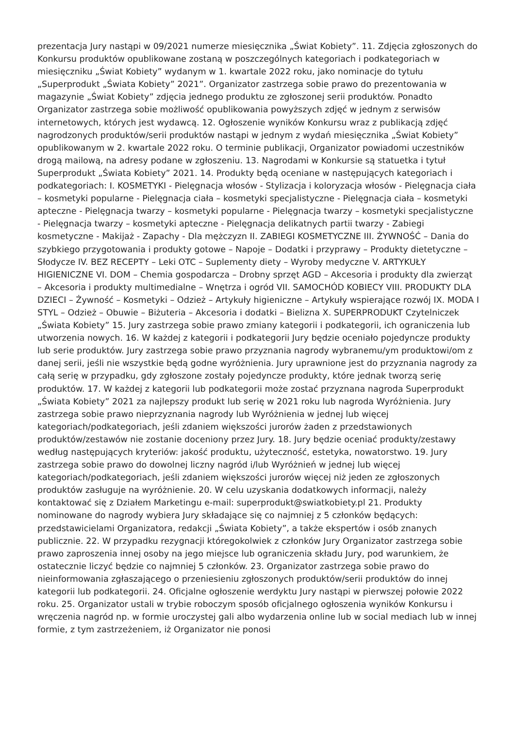prezentacja Jury nastąpi w 09/2021 numerze miesięcznika „Świat Kobiety”. 11. Zdjęcia zgłoszonych do Konkursu produktów opublikowane zostaną w poszczególnych kategoriach i podkategoriach w miesięczniku „Świat Kobiety” wydanym w 1. kwartale 2022 roku, jako nominacje do tytułu „Superprodukt „Świata Kobiety” 2021”. Organizator zastrzega sobie prawo do prezentowania w magazynie „Świat Kobiety” zdjęcia jednego produktu ze zgłoszonej serii produktów. Ponadto Organizator zastrzega sobie możliwość opublikowania powyższych zdjęć w jednym z serwisów internetowych, których jest wydawcą. 12. Ogłoszenie wyników Konkursu wraz z publikacją zdjęć nagrodzonych produktów/serii produktów nastąpi w jednym z wydań miesięcznika „Świat Kobiety” opublikowanym w 2. kwartale 2022 roku. O terminie publikacji, Organizator powiadomi uczestników drogą mailową, na adresy podane w zgłoszeniu. 13. Nagrodami w Konkursie są statuetka i tytuł Superprodukt „Świata Kobiety” 2021. 14. Produkty będą oceniane w następujących kategoriach i podkategoriach: I. KOSMETYKI - Pielęgnacja włosów - Stylizacja i koloryzacja włosów - Pielęgnacja ciała – kosmetyki popularne - Pielęgnacja ciała – kosmetyki specjalistyczne - Pielęgnacja ciała – kosmetyki apteczne - Pielęgnacja twarzy – kosmetyki popularne - Pielęgnacja twarzy – kosmetyki specjalistyczne - Pielęgnacja twarzy – kosmetyki apteczne - Pielęgnacja delikatnych partii twarzy - Zabiegi kosmetyczne - Makijaż - Zapachy - Dla mężczyzn II. ZABIEGI KOSMETYCZNE III. ŻYWNOŚĆ – Dania do szybkiego przygotowania i produkty gotowe – Napoje – Dodatki i przyprawy – Produkty dietetyczne – Słodycze IV. BEZ RECEPTY – Leki OTC – Suplementy diety – Wyroby medyczne V. ARTYKUŁY HIGIENICZNE VI. DOM – Chemia gospodarcza – Drobny sprzęt AGD – Akcesoria i produkty dla zwierząt – Akcesoria i produkty multimedialne – Wnętrza i ogród VII. SAMOCHÓD KOBIECY VIII. PRODUKTY DLA DZIECI – Żywność – Kosmetyki – Odzież – Artykuły higieniczne – Artykuły wspierające rozwój IX. MODA I STYL – Odzież – Obuwie – Biżuteria – Akcesoria i dodatki – Bielizna X. SUPERPRODUKT Czytelniczek „Świata Kobiety” 15. Jury zastrzega sobie prawo zmiany kategorii i podkategorii, ich ograniczenia lub utworzenia nowych. 16. W każdej z kategorii i podkategorii Jury będzie oceniało pojedyncze produkty lub serie produktów. Jury zastrzega sobie prawo przyznania nagrody wybranemu/ym produktowi/om z danej serii, jeśli nie wszystkie będą godne wyróżnienia. Jury uprawnione jest do przyznania nagrody za całą serię w przypadku, gdy zgłoszone zostały pojedyncze produkty, które jednak tworzą serię produktów. 17. W każdej z kategorii lub podkategorii może zostać przyznana nagroda Superprodukt „Świata Kobiety” 2021 za najlepszy produkt lub serię w 2021 roku lub nagroda Wyróżnienia. Jury zastrzega sobie prawo nieprzyznania nagrody lub Wyróżnienia w jednej lub więcej kategoriach/podkategoriach, jeśli zdaniem większości jurorów żaden z przedstawionych produktów/zestawów nie zostanie doceniony przez Jury. 18. Jury będzie oceniać produkty/zestawy według następujących kryteriów: jakość produktu, użyteczność, estetyka, nowatorstwo. 19. Jury zastrzega sobie prawo do dowolnej liczny nagród i/lub Wyróżnień w jednej lub więcej kategoriach/podkategoriach, jeśli zdaniem większości jurorów więcej niż jeden ze zgłoszonych produktów zasługuje na wyróżnienie. 20. W celu uzyskania dodatkowych informacji, należy kontaktować się z Działem Marketingu e-mail: superprodukt@swiatkobiety.pl 21. Produkty nominowane do nagrody wybiera Jury składające się co najmniej z 5 członków będących: przedstawicielami Organizatora, redakcji „Świata Kobiety”, a także ekspertów i osób znanych publicznie. 22. W przypadku rezygnacji któregokolwiek z członków Jury Organizator zastrzega sobie prawo zaproszenia innej osoby na jego miejsce lub ograniczenia składu Jury, pod warunkiem, że ostatecznie liczyć będzie co najmniej 5 członków. 23. Organizator zastrzega sobie prawo do nieinformowania zgłaszającego o przeniesieniu zgłoszonych produktów/serii produktów do innej kategorii lub podkategorii. 24. Oficjalne ogłoszenie werdyktu Jury nastąpi w pierwszej połowie 2022 roku. 25. Organizator ustali w trybie roboczym sposób oficjalnego ogłoszenia wyników Konkursu i wręczenia nagród np. w formie uroczystej gali albo wydarzenia online lub w social mediach lub w innej formie, z tym zastrzeżeniem, iż Organizator nie ponosi